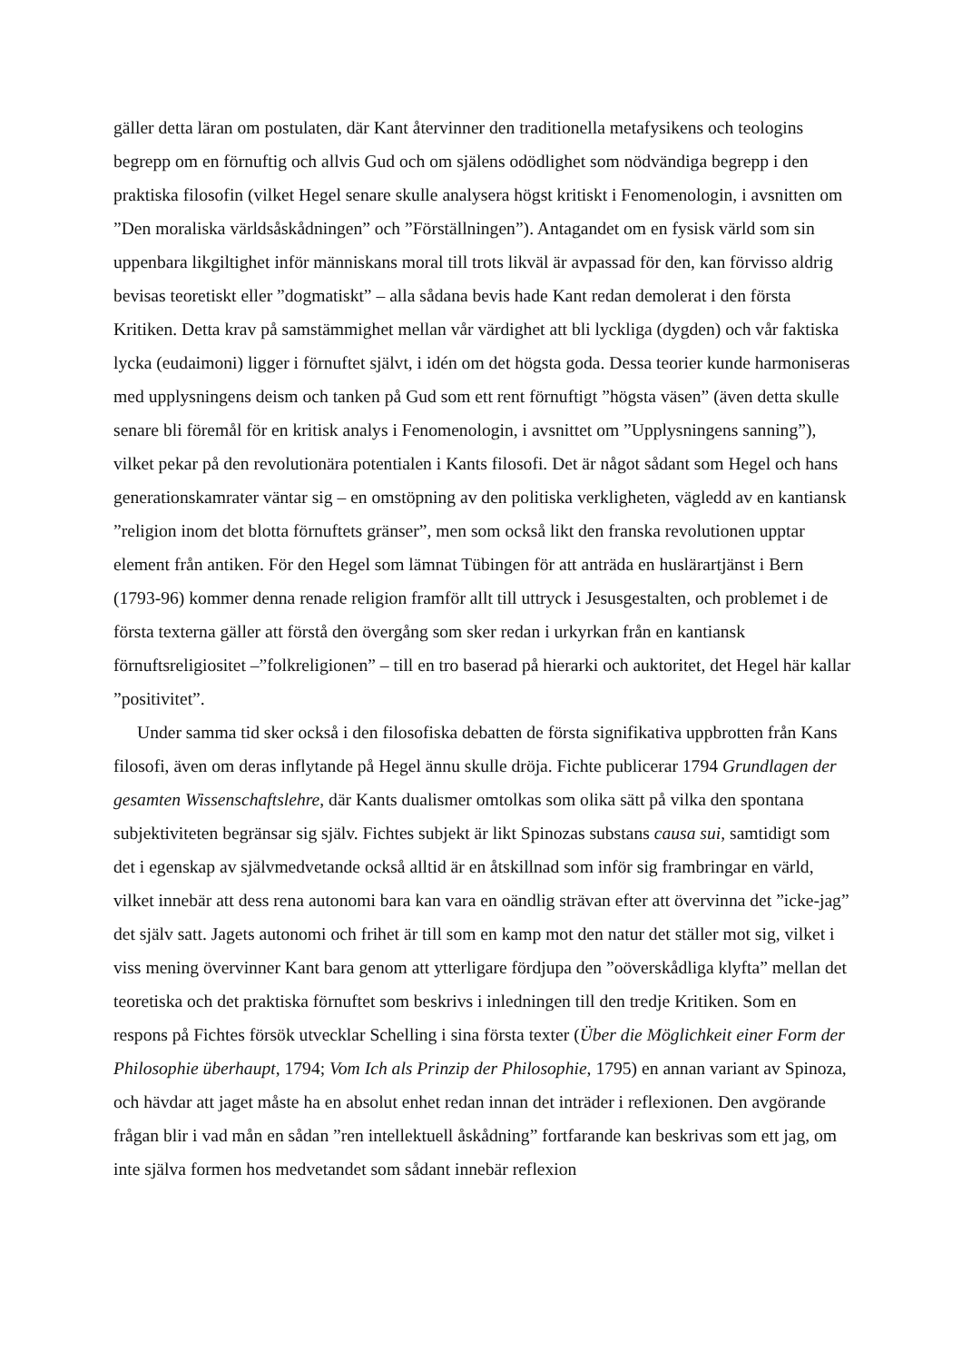gäller detta läran om postulaten, där Kant återvinner den traditionella metafysikens och teologins begrepp om en förnuftig och allvis Gud och om själens odödlighet som nödvändiga begrepp i den praktiska filosofin (vilket Hegel senare skulle analysera högst kritiskt i Fenomenologin, i avsnitten om ”Den moraliska världsåskådningen” och ”Förställningen”). Antagandet om en fysisk värld som sin uppenbara likgiltighet inför människans moral till trots likväl är avpassad för den, kan förvisso aldrig bevisas teoretiskt eller ”dogmatiskt” – alla sådana bevis hade Kant redan demolerat i den första Kritiken. Detta krav på samstämmighet mellan vår värdighet att bli lyckliga (dygden) och vår faktiska lycka (eudaimoni) ligger i förnuftet självt, i idén om det högsta goda. Dessa teorier kunde harmoniseras med upplysningens deism och tanken på Gud som ett rent förnuftigt ”högsta väsen” (även detta skulle senare bli föremål för en kritisk analys i Fenomenologin, i avsnittet om ”Upplysningens sanning”), vilket pekar på den revolutionära potentialen i Kants filosofi. Det är något sådant som Hegel och hans generationskamrater väntar sig – en omstöpning av den politiska verkligheten, vägledd av en kantiansk ”religion inom det blotta förnuftets gränser”, men som också likt den franska revolutionen upptar element från antiken. För den Hegel som lämnat Tübingen för att anträda en huslärartjänst i Bern (1793-96) kommer denna renade religion framför allt till uttryck i Jesusgestalten, och problemet i de första texterna gäller att förstå den övergång som sker redan i urkyrkan från en kantiansk förnuftsreligiositet –”folkreligionen” – till en tro baserad på hierarki och auktoritet, det Hegel här kallar ”positivitet”.
Under samma tid sker också i den filosofiska debatten de första signifikativa uppbrotten från Kans filosofi, även om deras inflytande på Hegel ännu skulle dröja. Fichte publicerar 1794 Grundlagen der gesamten Wissenschaftslehre, där Kants dualismer omtolkas som olika sätt på vilka den spontana subjektiviteten begränsar sig själv. Fichtes subjekt är likt Spinozas substans causa sui, samtidigt som det i egenskap av självmedvetande också alltid är en åtskillnad som inför sig frambringar en värld, vilket innebär att dess rena autonomi bara kan vara en oändlig strävan efter att övervinna det ”icke-jag” det själv satt. Jagets autonomi och frihet är till som en kamp mot den natur det ställer mot sig, vilket i viss mening övervinner Kant bara genom att ytterligare fördjupa den ”oöverskådliga klyfta” mellan det teoretiska och det praktiska förnuftet som beskrivs i inledningen till den tredje Kritiken. Som en respons på Fichtes försök utvecklar Schelling i sina första texter (Über die Möglichkeit einer Form der Philosophie überhaupt, 1794; Vom Ich als Prinzip der Philosophie, 1795) en annan variant av Spinoza, och hävdar att jaget måste ha en absolut enhet redan innan det inträder i reflexionen. Den avgörande frågan blir i vad mån en sådan ”ren intellektuell åskådning” fortfarande kan beskrivas som ett jag, om inte själva formen hos medvetandet som sådant innebär reflexion